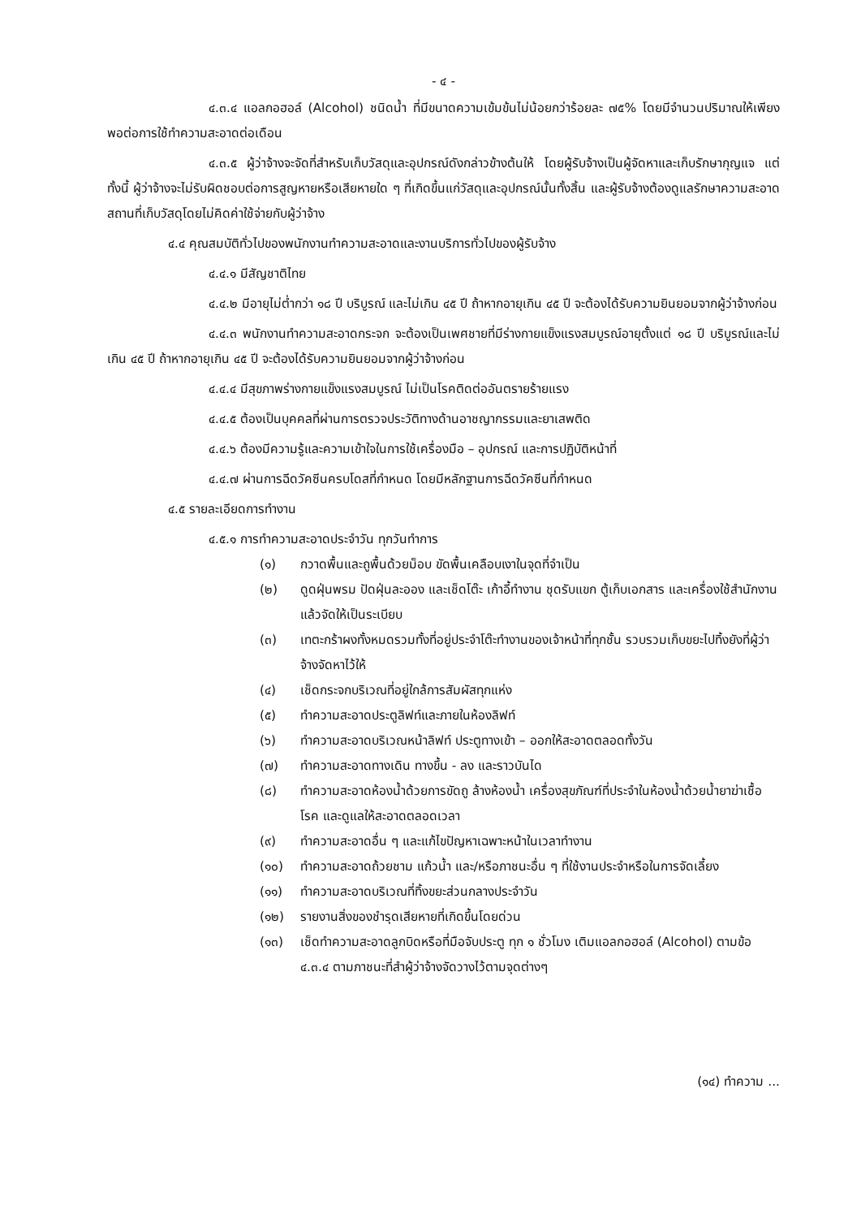- ๔ -
๔.๓.๔ แอลกอฮอล์ (Alcohol) ชนิดน้ำ ที่มีขนาดความเข้มข้นไม่น้อยกว่าร้อยละ ๗๕% โดยมีจำนวนปริมาณให้เพียงพอต่อการใช้ทำความสะอาดต่อเดือน
๔.๓.๕ ผู้ว่าจ้างจะจัดที่สำหรับเก็บวัสดุและอุปกรณ์ดังกล่าวข้างต้นให้ โดยผู้รับจ้างเป็นผู้จัดหาและเก็บรักษากุญแจ แต่ทั้งนี้ ผู้ว่าจ้างจะไม่รับผิดชอบต่อการสูญหายหรือเสียหายใด ๆ ที่เกิดขึ้นแก่วัสดุและอุปกรณ์นั้นทั้งสิ้น และผู้รับจ้างต้องดูแลรักษาความสะอาดสถานที่เก็บวัสดุโดยไม่คิดค่าใช้จ่ายกับผู้ว่าจ้าง
๔.๔ คุณสมบัติทั่วไปของพนักงานทำความสะอาดและงานบริการทั่วไปของผู้รับจ้าง
๔.๔.๑ มีสัญชาติไทย
๔.๔.๒ มีอายุไม่ต่ำกว่า ๑๘ ปี บริบูรณ์ และไม่เกิน ๔๕ ปี ถ้าหากอายุเกิน ๔๕ ปี จะต้องได้รับความยินยอมจากผู้ว่าจ้างก่อน
๔.๔.๓ พนักงานทำความสะอาดกระจก จะต้องเป็นเพศชายที่มีร่างกายแข็งแรงสมบูรณ์อายุตั้งแต่ ๑๘ ปี บริบูรณ์และไม่เกิน ๔๕ ปี ถ้าหากอายุเกิน ๔๕ ปี จะต้องได้รับความยินยอมจากผู้ว่าจ้างก่อน
๔.๔.๔ มีสุขภาพร่างกายแข็งแรงสมบูรณ์ ไม่เป็นโรคติดต่ออันตรายร้ายแรง
๔.๔.๕ ต้องเป็นบุคคลที่ผ่านการตรวจประวัติทางด้านอาชญากรรมและยาเสพติด
๔.๔.๖ ต้องมีความรู้และความเข้าใจในการใช้เครื่องมือ – อุปกรณ์ และการปฏิบัติหน้าที่
๔.๔.๗ ผ่านการฉีดวัคซีนครบโดสที่กำหนด โดยมีหลักฐานการฉีดวัคซีนที่กำหนด
๔.๕ รายละเอียดการทำงาน
๔.๕.๑ การทำความสะอาดประจำวัน ทุกวันทำการ
(๑) กวาดพื้นและถูพื้นด้วยม็อบ ขัดพื้นเคลือบเงาในจุดที่จำเป็น
(๒) ดูดฝุ่นพรม ปัดฝุ่นละออง และเช็ดโต๊ะ เก้าอี้ทำงาน ชุดรับแขก ตู้เก็บเอกสาร และเครื่องใช้สำนักงาน แล้วจัดให้เป็นระเบียบ
(๓) เทตะกร้าผงทั้งหมดรวมทั้งที่อยู่ประจำโต๊ะทำงานของเจ้าหน้าที่ทุกชั้น รวบรวมเก็บขยะไปทิ้งยังที่ผู้ว่าจ้างจัดหาไว้ให้
(๔) เช็ดกระจกบริเวณที่อยู่ใกล้การสัมผัสทุกแห่ง
(๕) ทำความสะอาดประตูลิฟท์และภายในห้องลิฟท์
(๖) ทำความสะอาดบริเวณหน้าลิฟท์ ประตูทางเข้า – ออกให้สะอาดตลอดทั้งวัน
(๗) ทำความสะอาดทางเดิน ทางขึ้น - ลง และราวบันได
(๘) ทำความสะอาดห้องน้ำด้วยการขัดถู ล้างห้องน้ำ เครื่องสุขภัณฑ์ที่ประจำในห้องน้ำด้วยน้ำยาฆ่าเชื้อโรค และดูแลให้สะอาดตลอดเวลา
(๙) ทำความสะอาดอื่น ๆ และแก้ไขปัญหาเฉพาะหน้าในเวลาทำงาน
(๑๐) ทำความสะอาดถ้วยชาม แก้วน้ำ และ/หรือภาชนะอื่น ๆ ที่ใช้งานประจำหรือในการจัดเลี้ยง
(๑๑) ทำความสะอาดบริเวณที่ทิ้งขยะส่วนกลางประจำวัน
(๑๒) รายงานสิ่งของชำรุดเสียหายที่เกิดขึ้นโดยด่วน
(๑๓) เช็ดทำความสะอาดลูกบิดหรือที่มือจับประตู ทุก ๑ ชั่วโมง เติมแอลกอฮอล์ (Alcohol) ตามข้อ ๔.๓.๔ ตามภาชนะที่สำผู้ว่าจ้างจัดวางไว้ตามจุดต่างๆ
(๑๔) ทำความ ...